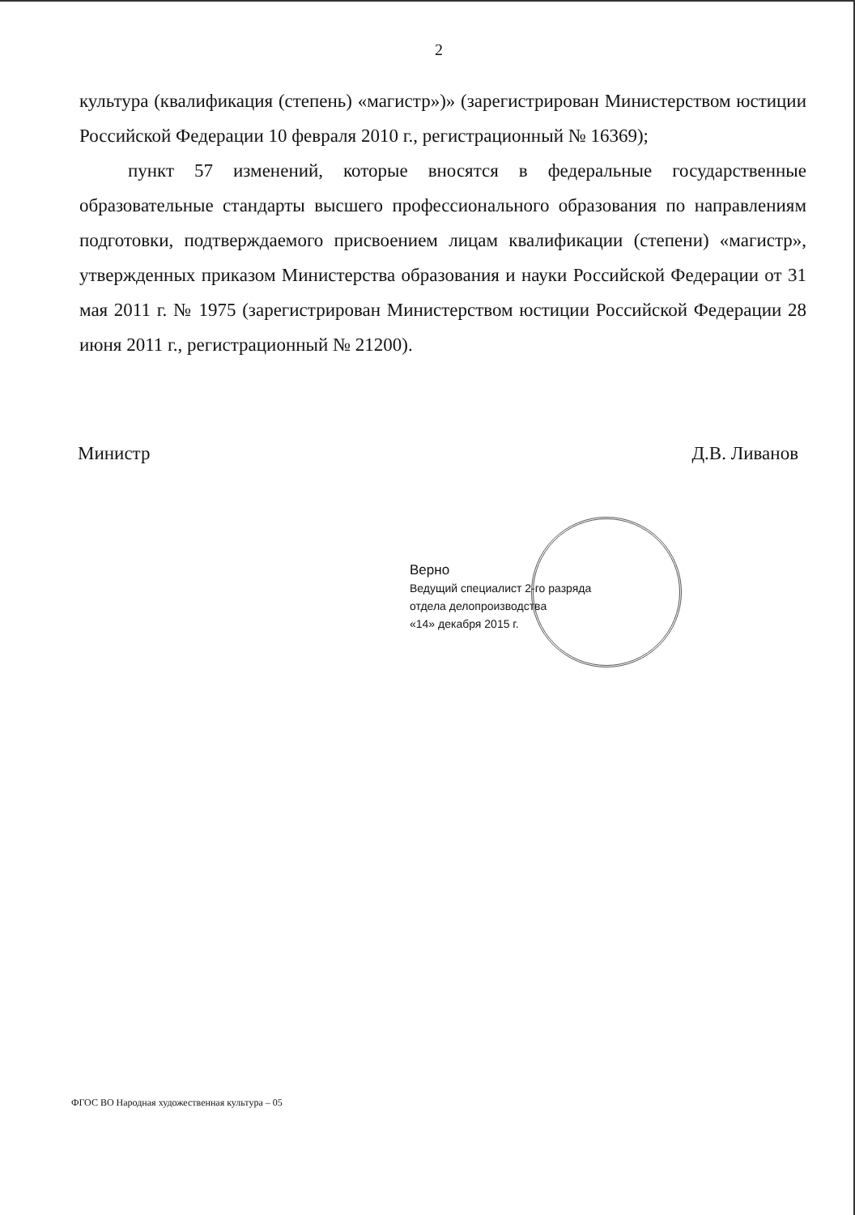2
культура (квалификация (степень) «магистр»)» (зарегистрирован Министерством юстиции Российской Федерации 10 февраля 2010 г., регистрационный № 16369);
пункт 57 изменений, которые вносятся в федеральные государственные образовательные стандарты высшего профессионального образования по направлениям подготовки, подтверждаемого присвоением лицам квалификации (степени) «магистр», утвержденных приказом Министерства образования и науки Российской Федерации от 31 мая 2011 г. № 1975 (зарегистрирован Министерством юстиции Российской Федерации 28 июня 2011 г., регистрационный № 21200).
Министр Д.В. Ливанов
Верно
Ведущий специалист 2-го разряда
отдела делопроизводства
«14» декабря 2015 г.
ФГОС ВО Народная художественная культура – 05